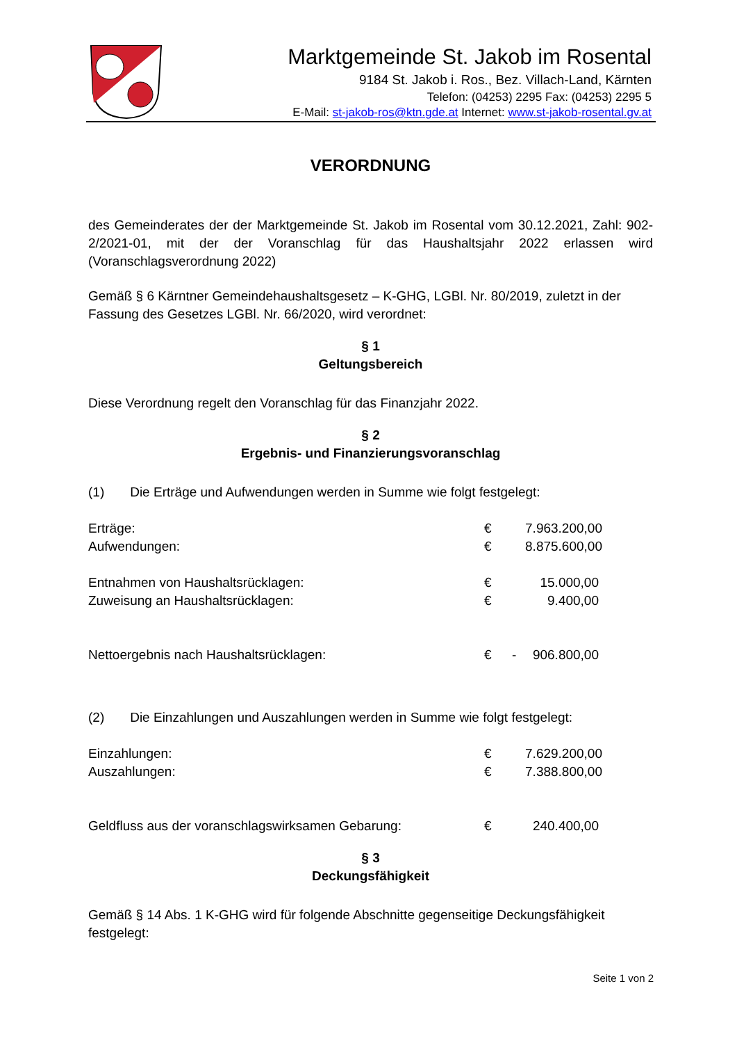Marktgemeinde St. Jakob im Rosental
9184 St. Jakob i. Ros., Bez. Villach-Land, Kärnten
Telefon: (04253) 2295 Fax: (04253) 2295 5
E-Mail: st-jakob-ros@ktn.gde.at Internet: www.st-jakob-rosental.gv.at
VERORDNUNG
des Gemeinderates der der Marktgemeinde St. Jakob im Rosental vom 30.12.2021, Zahl: 902-2/2021-01, mit der der Voranschlag für das Haushaltsjahr 2022 erlassen wird (Voranschlagsverordnung 2022)
Gemäß § 6 Kärntner Gemeindehaushaltsgesetz – K-GHG, LGBl. Nr. 80/2019, zuletzt in der Fassung des Gesetzes LGBl. Nr. 66/2020, wird verordnet:
§ 1
Geltungsbereich
Diese Verordnung regelt den Voranschlag für das Finanzjahr 2022.
§ 2
Ergebnis- und Finanzierungsvoranschlag
(1) Die Erträge und Aufwendungen werden in Summe wie folgt festgelegt:
| Erträge: | € | | 7.963.200,00 |
| Aufwendungen: | € | | 8.875.600,00 |
| Entnahmen von Haushaltsrücklagen: | € | | 15.000,00 |
| Zuweisung an Haushaltsrücklagen: | € | | 9.400,00 |
| Nettoergebnis nach Haushaltsrücklagen: | € | - | 906.800,00 |
(2) Die Einzahlungen und Auszahlungen werden in Summe wie folgt festgelegt:
| Einzahlungen: | € | | 7.629.200,00 |
| Auszahlungen: | € | | 7.388.800,00 |
| Geldfluss aus der voranschlagswirksamen Gebarung: | € | | 240.400,00 |
§ 3
Deckungsfähigkeit
Gemäß § 14 Abs. 1 K-GHG wird für folgende Abschnitte gegenseitige Deckungsfähigkeit festgelegt:
Seite 1 von 2